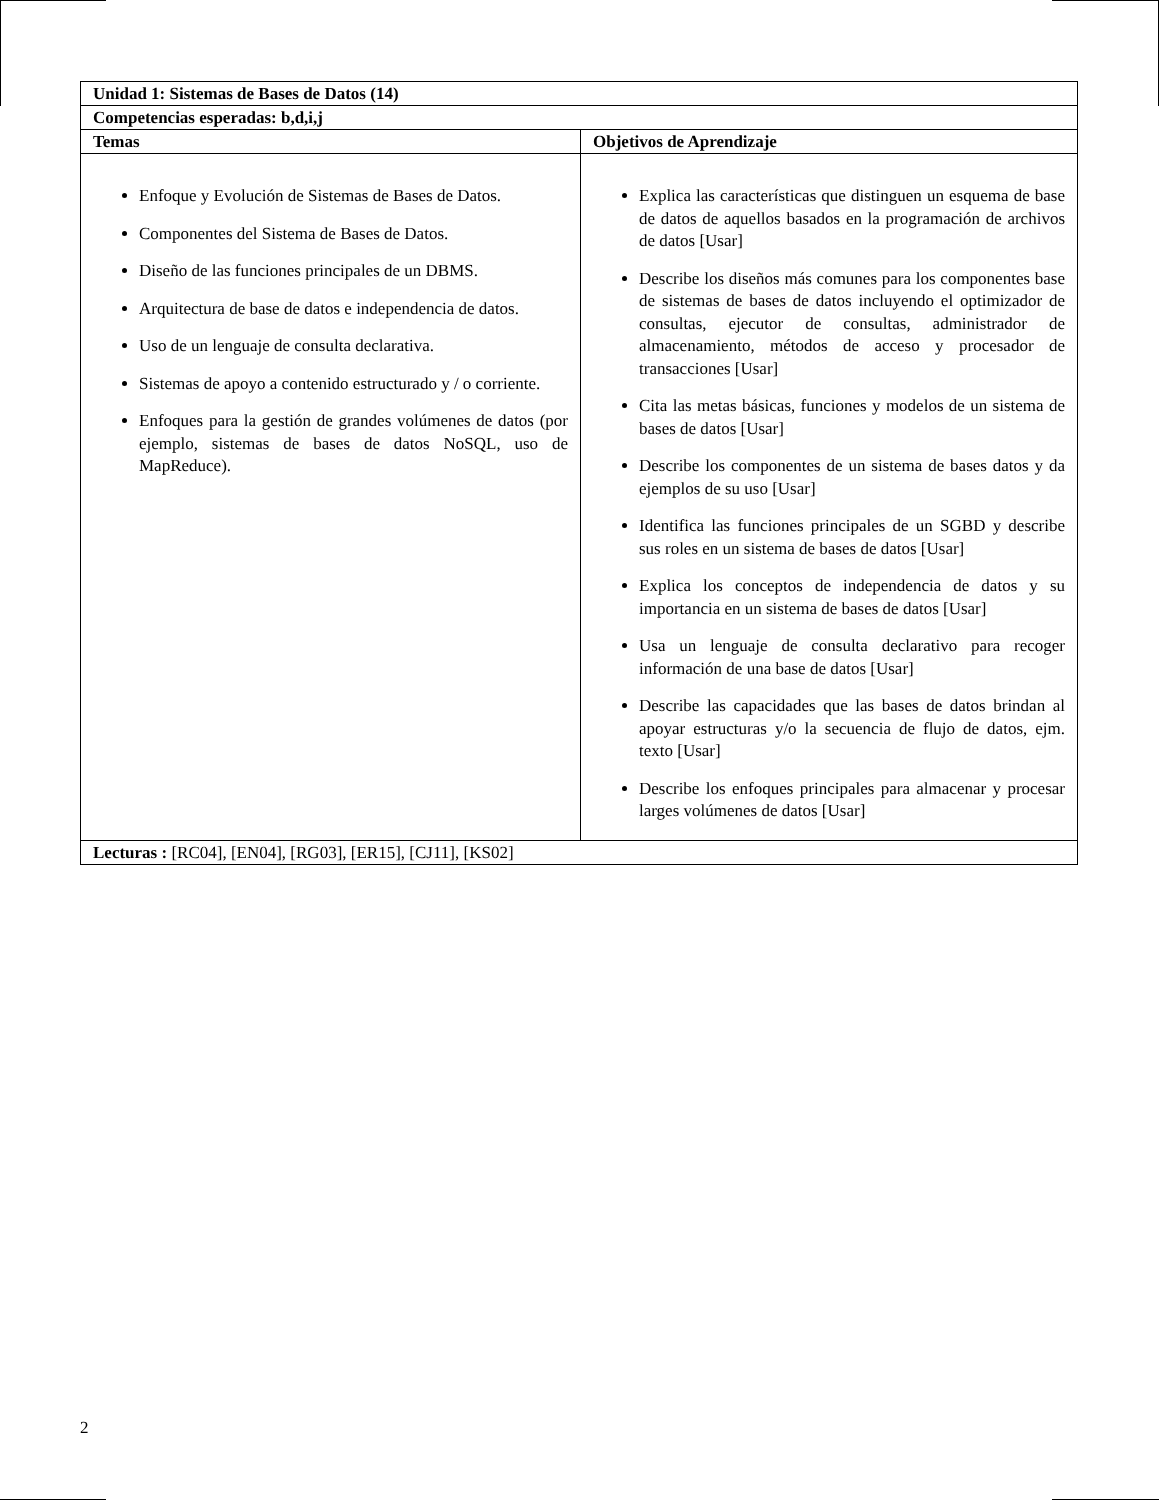| Unidad 1: Sistemas de Bases de Datos (14) | |
| --- | --- |
| Competencias esperadas: b,d,i,j | |
| Temas | Objetivos de Aprendizaje |
| Enfoque y Evolución de Sistemas de Bases de Datos. Componentes del Sistema de Bases de Datos. Diseño de las funciones principales de un DBMS. Arquitectura de base de datos e independencia de datos. Uso de un lenguaje de consulta declarativa. Sistemas de apoyo a contenido estructurado y / o corriente. Enfoques para la gestión de grandes volúmenes de datos (por ejemplo, sistemas de bases de datos NoSQL, uso de MapReduce). | Explica las características que distinguen un esquema de base de datos de aquellos basados en la programación de archivos de datos [Usar] Describe los diseños más comunes para los componentes base de sistemas de bases de datos incluyendo el optimizador de consultas, ejecutor de consultas, administrador de almacenamiento, métodos de acceso y procesador de transacciones [Usar] Cita las metas básicas, funciones y modelos de un sistema de bases de datos [Usar] Describe los componentes de un sistema de bases datos y da ejemplos de su uso [Usar] Identifica las funciones principales de un SGBD y describe sus roles en un sistema de bases de datos [Usar] Explica los conceptos de independencia de datos y su importancia en un sistema de bases de datos [Usar] Usa un lenguaje de consulta declarativo para recoger información de una base de datos [Usar] Describe las capacidades que las bases de datos brindan al apoyar estructuras y/o la secuencia de flujo de datos, ejm. texto [Usar] Describe los enfoques principales para almacenar y procesar larges volúmenes de datos [Usar] |
| Lecturas : [RC04], [EN04], [RG03], [ER15], [CJ11], [KS02] | |
2